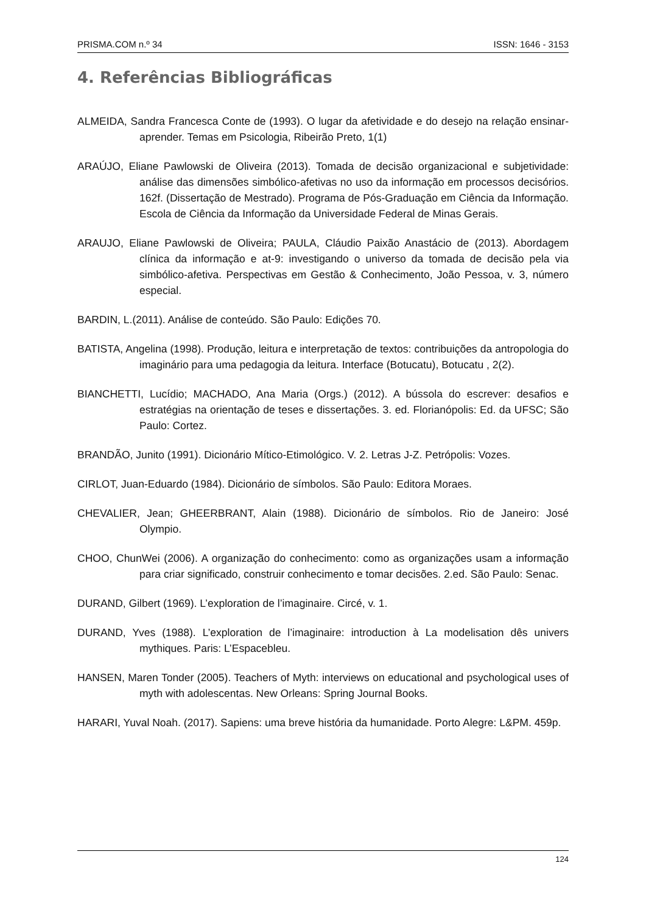PRISMA.COM n.º 34 ISSN: 1646 - 3153
4. Referências Bibliográficas
ALMEIDA, Sandra Francesca Conte de (1993). O lugar da afetividade e do desejo na relação ensinar-aprender. Temas em Psicologia, Ribeirão Preto, 1(1)
ARAÚJO, Eliane Pawlowski de Oliveira (2013). Tomada de decisão organizacional e subjetividade: análise das dimensões simbólico-afetivas no uso da informação em processos decisórios. 162f. (Dissertação de Mestrado). Programa de Pós-Graduação em Ciência da Informação. Escola de Ciência da Informação da Universidade Federal de Minas Gerais.
ARAUJO, Eliane Pawlowski de Oliveira; PAULA, Cláudio Paixão Anastácio de (2013). Abordagem clínica da informação e at-9: investigando o universo da tomada de decisão pela via simbólico-afetiva. Perspectivas em Gestão & Conhecimento, João Pessoa, v. 3, número especial.
BARDIN, L.(2011). Análise de conteúdo. São Paulo: Edições 70.
BATISTA, Angelina (1998). Produção, leitura e interpretação de textos: contribuições da antropologia do imaginário para uma pedagogia da leitura. Interface (Botucatu), Botucatu , 2(2).
BIANCHETTI, Lucídio; MACHADO, Ana Maria (Orgs.) (2012). A bússola do escrever: desafios e estratégias na orientação de teses e dissertações. 3. ed. Florianópolis: Ed. da UFSC; São Paulo: Cortez.
BRANDÃO, Junito (1991). Dicionário Mítico-Etimológico. V. 2. Letras J-Z. Petrópolis: Vozes.
CIRLOT, Juan-Eduardo (1984). Dicionário de símbolos. São Paulo: Editora Moraes.
CHEVALIER, Jean; GHEERBRANT, Alain (1988). Dicionário de símbolos. Rio de Janeiro: José Olympio.
CHOO, ChunWei (2006). A organização do conhecimento: como as organizações usam a informação para criar significado, construir conhecimento e tomar decisões. 2.ed. São Paulo: Senac.
DURAND, Gilbert (1969). L’exploration de l’imaginaire. Circé, v. 1.
DURAND, Yves (1988). L’exploration de l’imaginaire: introduction à La modelisation dês univers mythiques. Paris: L’Espacebleu.
HANSEN, Maren Tonder (2005). Teachers of Myth: interviews on educational and psychological uses of myth with adolescentas. New Orleans: Spring Journal Books.
HARARI, Yuval Noah. (2017). Sapiens: uma breve história da humanidade. Porto Alegre: L&PM. 459p.
124